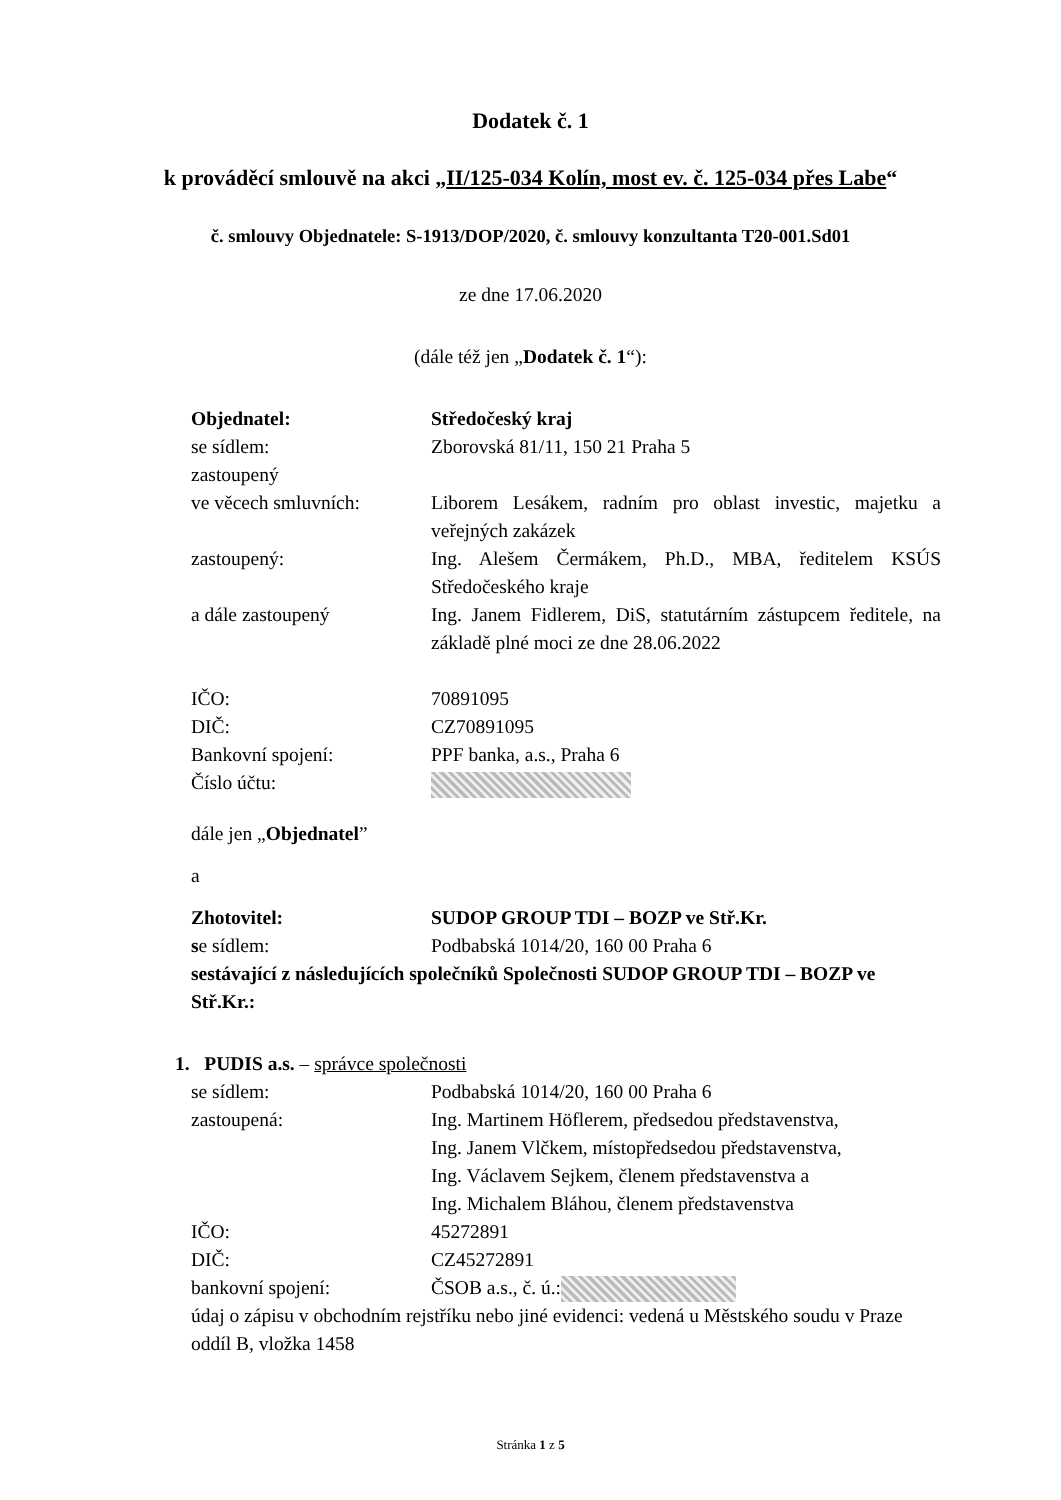Dodatek č. 1
k prováděcí smlouvě na akci „II/125-034 Kolín, most ev. č. 125-034 přes Labe“
č. smlouvy Objednatele: S-1913/DOP/2020, č. smlouvy konzultanta T20-001.Sd01
ze dne 17.06.2020
(dále též jen „Dodatek č. 1“):
Objednatel: Středočeský kraj
se sídlem: Zborovská 81/11, 150 21 Praha 5
zastoupený
ve věcech smluvních: Liborem Lesákem, radním pro oblast investic, majetku a veřejných zakázek
zastoupený: Ing. Alešem Čermákem, Ph.D., MBA, ředitelem KSÚS Středočeského kraje
a dále zastoupený Ing. Janem Fidlerem, DiS, statutárním zástupcem ředitele, na základě plné moci ze dne 28.06.2022
IČO: 70891095
DIČ: CZ70891095
Bankovní spojení: PPF banka, a.s., Praha 6
Číslo účtu:
dále jen „Objednatel”
a
Zhotovitel: SUDOP GROUP TDI – BOZP ve Stř.Kr.
se sídlem: Podbabská 1014/20, 160 00 Praha 6
sestávající z následujících společníků Společnosti SUDOP GROUP TDI – BOZP ve Stř.Kr.:
1. PUDIS a.s. – správce společnosti
se sídlem: Podbabská 1014/20, 160 00 Praha 6
zastoupená: Ing. Martinem Höflerem, předsedou představenstva,
Ing. Janem Vlčkem, místopředsedou představenstva,
Ing. Václavem Sejkem, členem představenstva a
Ing. Michalem Bláhou, členem představenstva
IČO: 45272891
DIČ: CZ45272891
bankovní spojení: ČSOB a.s., č. ú.:
údaj o zápisu v obchodním rejstříku nebo jiné evidenci: vedená u Městského soudu v Praze oddíl B, vložka 1458
Stránka 1 z 5